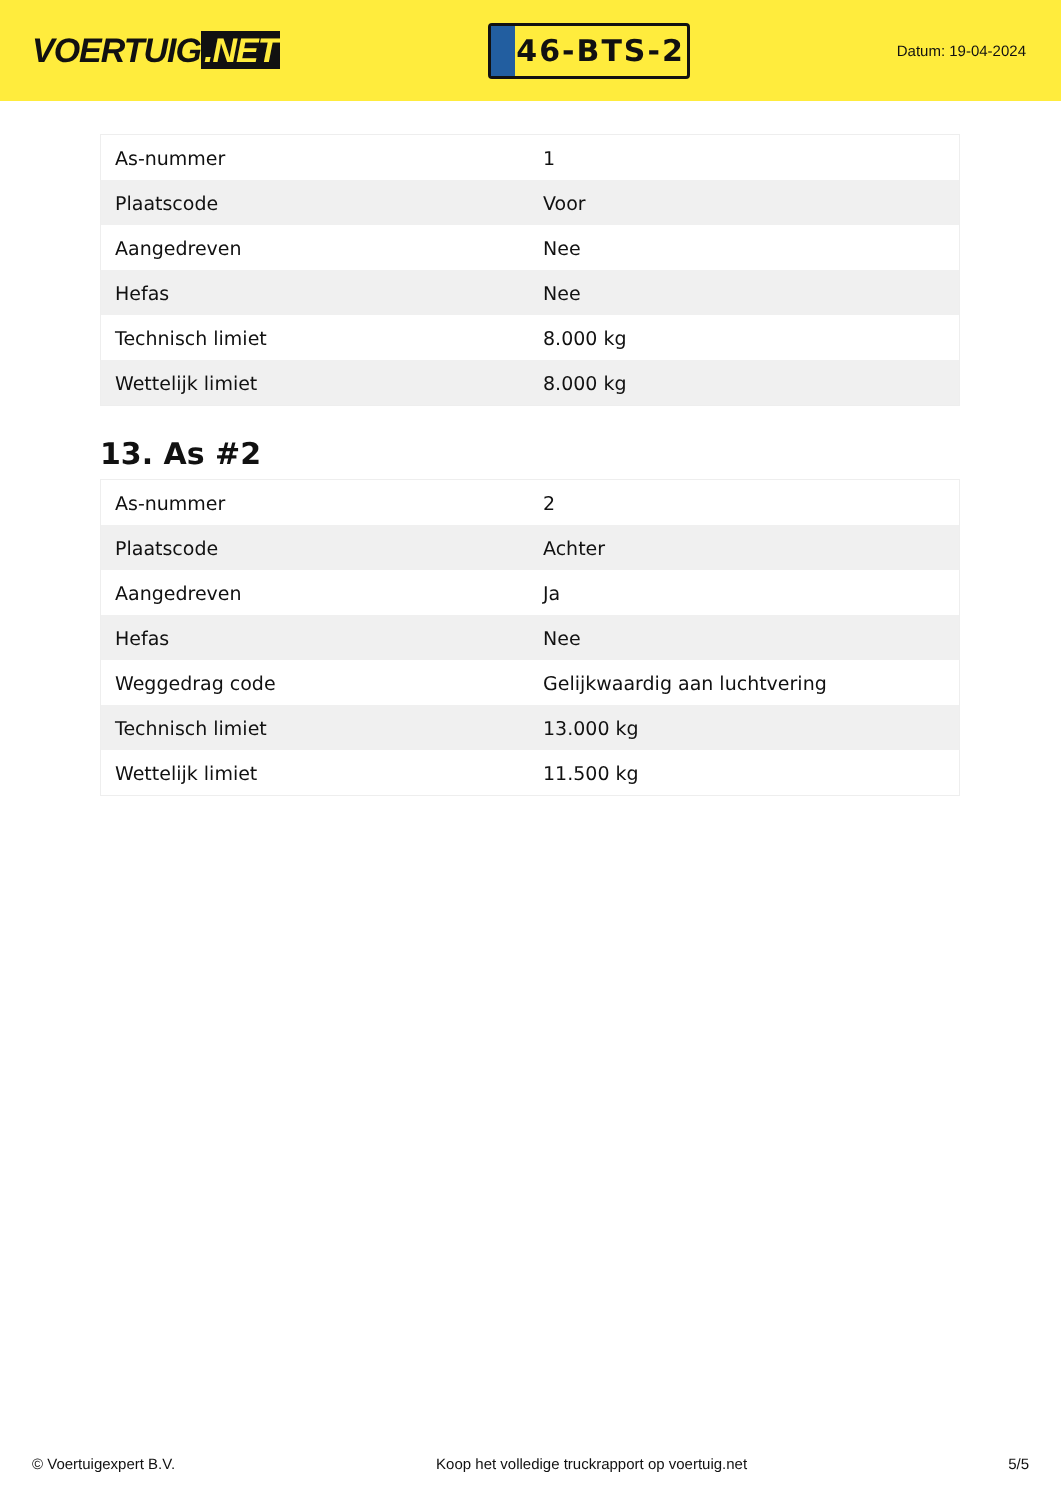VOERTUIG.NET
46-BTS-2
Datum: 19-04-2024
| As-nummer | 1 |
| Plaatscode | Voor |
| Aangedreven | Nee |
| Hefas | Nee |
| Technisch limiet | 8.000 kg |
| Wettelijk limiet | 8.000 kg |
13. As #2
| As-nummer | 2 |
| Plaatscode | Achter |
| Aangedreven | Ja |
| Hefas | Nee |
| Weggedrag code | Gelijkwaardig aan luchtvering |
| Technisch limiet | 13.000 kg |
| Wettelijk limiet | 11.500 kg |
© Voertuigexpert B.V. Koop het volledige truckrapport op voertuig.net 5/5